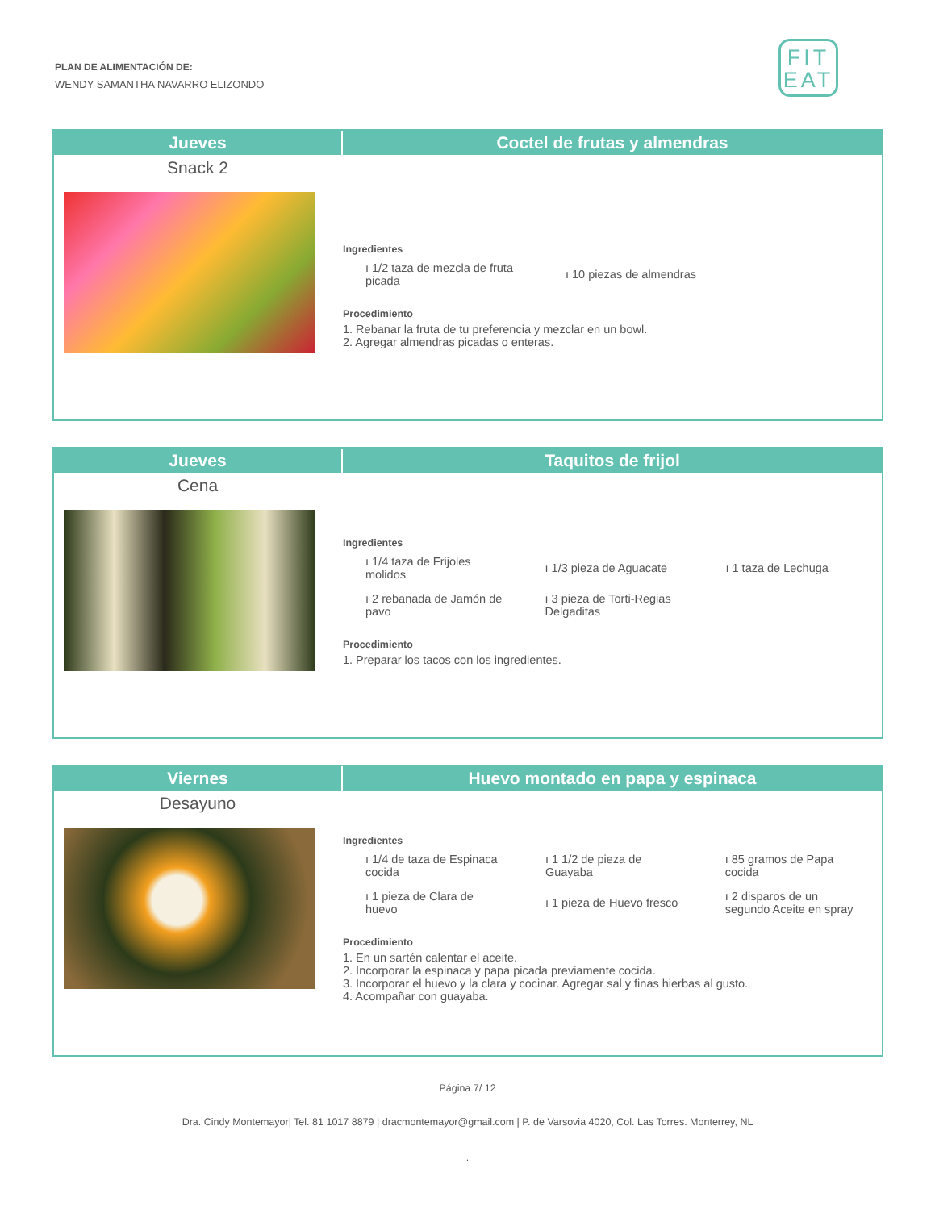PLAN DE ALIMENTACIÓN DE:
WENDY SAMANTHA NAVARRO ELIZONDO
FIT
EAT
Jueves Coctel de frutas y almendras
Snack 2
Ingredientes
| ı 1/2 taza de mezcla de fruta picada | ı 10 piezas de almendras |
Procedimiento
1. Rebanar la fruta de tu preferencia y mezclar en un bowl.
2. Agregar almendras picadas o enteras.
Jueves Taquitos de frijol
Cena
Ingredientes
| ı 1/4 taza de Frijoles molidos | ı 1/3 pieza de Aguacate | ı 1 taza de Lechuga |
| ı 2 rebanada de Jamón de pavo | ı 3 pieza de Torti-Regias Delgaditas | |
Procedimiento
1. Preparar los tacos con los ingredientes.
Viernes Huevo montado en papa y espinaca
Desayuno
Ingredientes
| ı 1/4 de taza de Espinaca cocida | ı 1 1/2 de pieza de Guayaba | ı 85 gramos de Papa cocida |
| ı 1 pieza de Clara de huevo | ı 1 pieza de Huevo fresco | ı 2 disparos de un segundo Aceite en spray |
Procedimiento
1. En un sartén calentar el aceite.
2. Incorporar la espinaca y papa picada previamente cocida.
3. Incorporar el huevo y la clara y cocinar. Agregar sal y finas hierbas al gusto.
4. Acompañar con guayaba.
Página 7/ 12
Dra. Cindy Montemayor| Tel. 81 1017 8879 | dracmontemayor@gmail.com | P. de Varsovia 4020, Col. Las Torres. Monterrey, NL
.